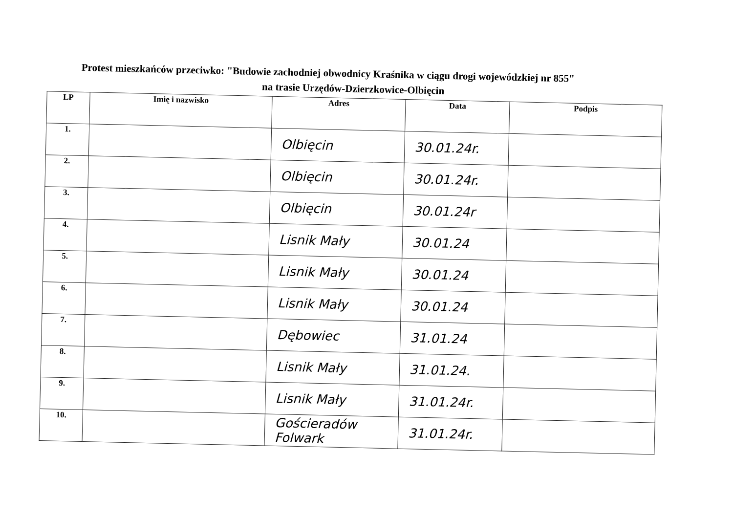Protest mieszkańców przeciwko: "Budowie zachodniej obwodnicy Kraśnika w ciągu drogi wojewódzkiej nr 855"
na trasie Urzędów-Dzierzkowice-Olbięcin
| LP | Imię i nazwisko | Adres | Data | Podpis |
| --- | --- | --- | --- | --- |
| 1. | | Olbięcin | 30.01.24r. | |
| 2. | | Olbięcin | 30.01.24r. | |
| 3. | | Olbięcin | 30.01.24r | |
| 4. | | Lisnik Mały | 30.01.24 | |
| 5. | | Lisnik Mały | 30.01.24 | |
| 6. | | Lisnik Mały | 30.01.24 | |
| 7. | | Dębowiec | 31.01.24 | |
| 8. | | Lisnik Mały | 31.01.24. | |
| 9. | | Lisnik Mały | 31.01.24r. | |
| 10. | | Gościeradów Folwark | 31.01.24r. | |